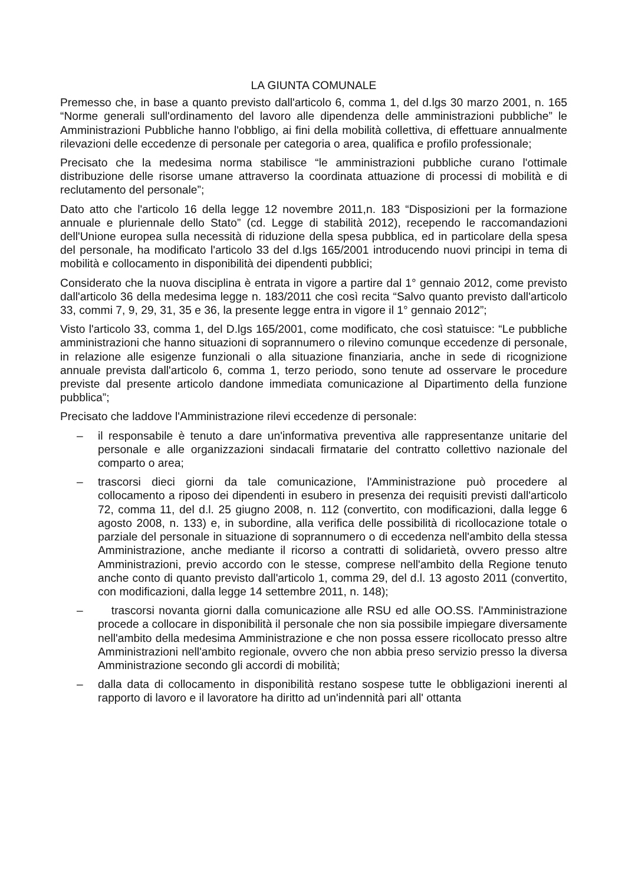LA GIUNTA COMUNALE
Premesso che, in base a quanto previsto dall'articolo 6, comma 1, del d.lgs 30 marzo 2001, n. 165 “Norme generali sull'ordinamento del lavoro alle dipendenza delle amministrazioni pubbliche” le Amministrazioni Pubbliche hanno l'obbligo, ai fini della mobilità collettiva, di effettuare annualmente rilevazioni delle eccedenze di personale per categoria o area, qualifica e profilo professionale;
Precisato che la medesima norma stabilisce “le amministrazioni pubbliche curano l'ottimale distribuzione delle risorse umane attraverso la coordinata attuazione di processi di mobilità e di reclutamento del personale”;
Dato atto che l'articolo 16 della legge 12 novembre 2011,n. 183 “Disposizioni per la formazione annuale e pluriennale dello Stato” (cd. Legge di stabilità 2012), recependo le raccomandazioni dell'Unione europea sulla necessità di riduzione della spesa pubblica, ed in particolare della spesa del personale, ha modificato l'articolo 33 del d.lgs 165/2001 introducendo nuovi principi in tema di mobilità e collocamento in disponibilità dei dipendenti pubblici;
Considerato che la nuova disciplina è entrata in vigore a partire dal 1° gennaio 2012, come previsto dall'articolo 36 della medesima legge n. 183/2011 che così recita “Salvo quanto previsto dall'articolo 33, commi 7, 9, 29, 31, 35 e 36, la presente legge entra in vigore il 1° gennaio 2012”;
Visto l'articolo 33, comma 1, del D.lgs 165/2001, come modificato, che così statuisce: “Le pubbliche amministrazioni che hanno situazioni di soprannumero o rilevino comunque eccedenze di personale, in relazione alle esigenze funzionali o alla situazione finanziaria, anche in sede di ricognizione annuale prevista dall'articolo 6, comma 1, terzo periodo, sono tenute ad osservare le procedure previste dal presente articolo dandone immediata comunicazione al Dipartimento della funzione pubblica”;
Precisato che laddove l'Amministrazione rilevi eccedenze di personale:
– il responsabile è tenuto a dare un'informativa preventiva alle rappresentanze unitarie del personale e alle organizzazioni sindacali firmatarie del contratto collettivo nazionale del comparto o area;
– trascorsi dieci giorni da tale comunicazione, l'Amministrazione può procedere al collocamento a riposo dei dipendenti in esubero in presenza dei requisiti previsti dall'articolo 72, comma 11, del d.l. 25 giugno 2008, n. 112 (convertito, con modificazioni, dalla legge 6 agosto 2008, n. 133) e, in subordine, alla verifica delle possibilità di ricollocazione totale o parziale del personale in situazione di soprannumero o di eccedenza nell'ambito della stessa Amministrazione, anche mediante il ricorso a contratti di solidarietà, ovvero presso altre Amministrazioni, previo accordo con le stesse, comprese nell'ambito della Regione tenuto anche conto di quanto previsto dall'articolo 1, comma 29, del d.l. 13 agosto 2011 (convertito, con modificazioni, dalla legge 14 settembre 2011, n. 148);
– trascorsi novanta giorni dalla comunicazione alle RSU ed alle OO.SS. l'Amministrazione procede a collocare in disponibilità il personale che non sia possibile impiegare diversamente nell'ambito della medesima Amministrazione e che non possa essere ricollocato presso altre Amministrazioni nell'ambito regionale, ovvero che non abbia preso servizio presso la diversa Amministrazione secondo gli accordi di mobilità;
– dalla data di collocamento in disponibilità restano sospese tutte le obbligazioni inerenti al rapporto di lavoro e il lavoratore ha diritto ad un'indennità pari all' ottanta